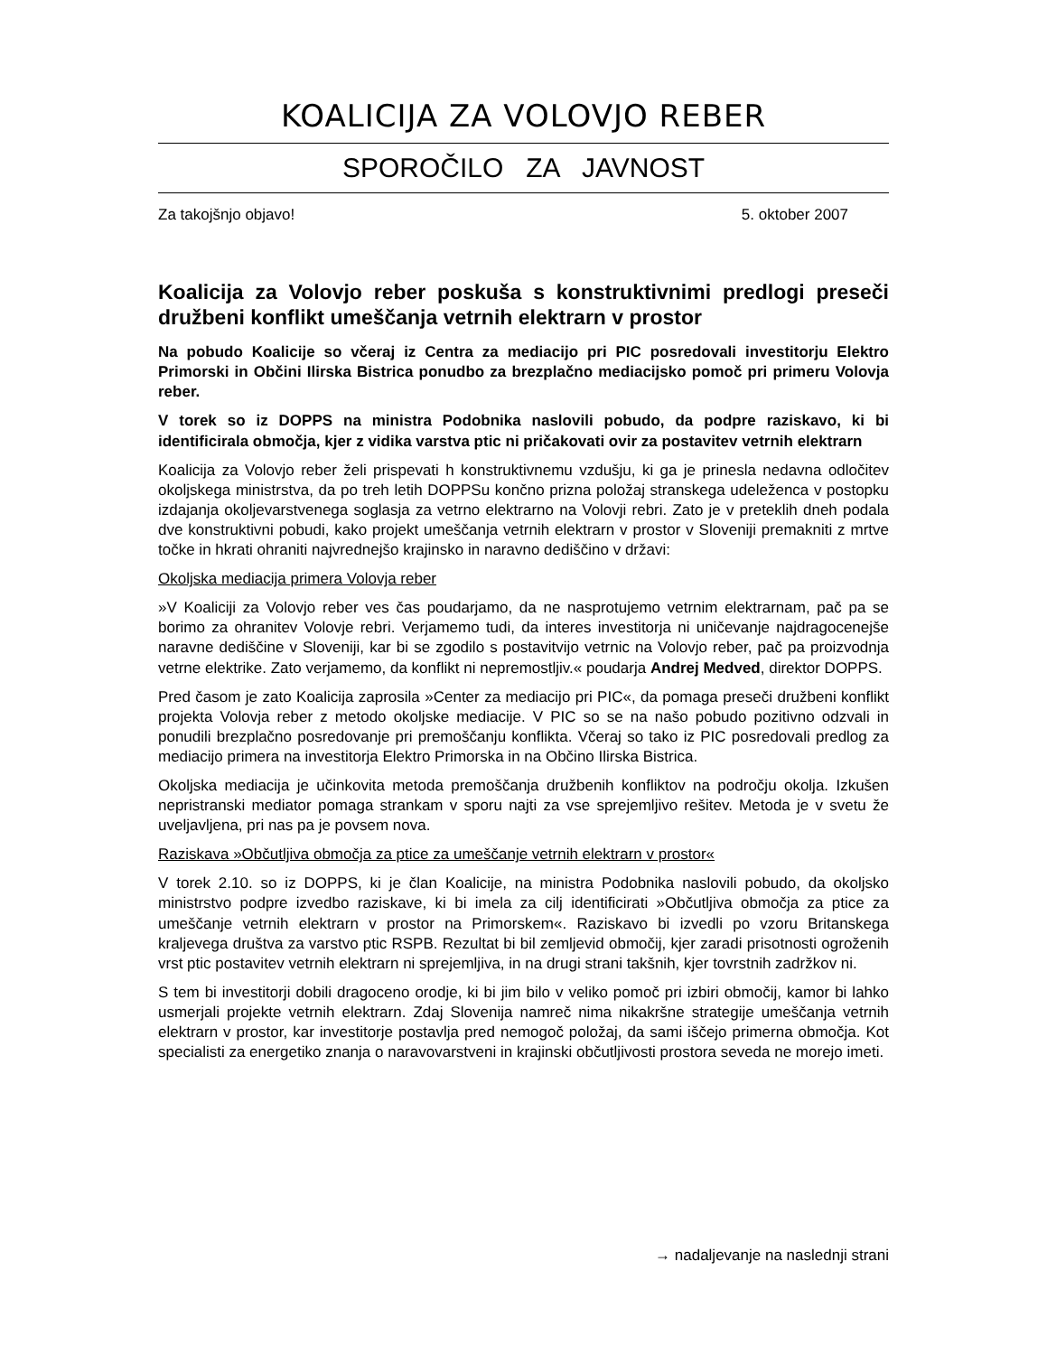KOALICIJA ZA VOLOVJO REBER
SPOROČILO ZA JAVNOST
Za takojšnjo objavo! 5. oktober 2007
Koalicija za Volovjo reber poskuša s konstruktivnimi predlogi preseči družbeni konflikt umeščanja vetrnih elektrarn v prostor
Na pobudo Koalicije so včeraj iz Centra za mediacijo pri PIC posredovali investitorju Elektro Primorski in Občini Ilirska Bistrica ponudbo za brezplačno mediacijsko pomoč pri primeru Volovja reber.
V torek so iz DOPPS na ministra Podobnika naslovili pobudo, da podpre raziskavo, ki bi identificirala območja, kjer z vidika varstva ptic ni pričakovati ovir za postavitev vetrnih elektrarn
Koalicija za Volovjo reber želi prispevati h konstruktivnemu vzdušju, ki ga je prinesla nedavna odločitev okoljskega ministrstva, da po treh letih DOPPSu končno prizna položaj stranskega udeleženca v postopku izdajanja okoljevarstvenega soglasja za vetrno elektrarno na Volovji rebri. Zato je v preteklih dneh podala dve konstruktivni pobudi, kako projekt umeščanja vetrnih elektrarn v prostor v Sloveniji premakniti z mrtve točke in hkrati ohraniti najvrednejšo krajinsko in naravno dediščino v državi:
Okoljska mediacija primera Volovja reber
»V Koaliciji za Volovjo reber ves čas poudarjamo, da ne nasprotujemo vetrnim elektrarnam, pač pa se borimo za ohranitev Volovje rebri. Verjamemo tudi, da interes investitorja ni uničevanje najdragocenejše naravne dediščine v Sloveniji, kar bi se zgodilo s postavitvijo vetrnic na Volovjo reber, pač pa proizvodnja vetrne elektrike. Zato verjamemo, da konflikt ni nepremostljiv.« poudarja Andrej Medved, direktor DOPPS.
Pred časom je zato Koalicija zaprosila »Center za mediacijo pri PIC«, da pomaga preseči družbeni konflikt projekta Volovja reber z metodo okoljske mediacije. V PIC so se na našo pobudo pozitivno odzvali in ponudili brezplačno posredovanje pri premoščanju konflikta. Včeraj so tako iz PIC posredovali predlog za mediacijo primera na investitorja Elektro Primorska in na Občino Ilirska Bistrica.
Okoljska mediacija je učinkovita metoda premoščanja družbenih konfliktov na področju okolja. Izkušen nepristranski mediator pomaga strankam v sporu najti za vse sprejemljivo rešitev. Metoda je v svetu že uveljavljena, pri nas pa je povsem nova.
Raziskava »Občutljiva območja za ptice za umeščanje vetrnih elektrarn v prostor«
V torek 2.10. so iz DOPPS, ki je član Koalicije, na ministra Podobnika naslovili pobudo, da okoljsko ministrstvo podpre izvedbo raziskave, ki bi imela za cilj identificirati »Občutljiva območja za ptice za umeščanje vetrnih elektrarn v prostor na Primorskem«. Raziskavo bi izvedli po vzoru Britanskega kraljevega društva za varstvo ptic RSPB. Rezultat bi bil zemljevid območij, kjer zaradi prisotnosti ogroženih vrst ptic postavitev vetrnih elektrarn ni sprejemljiva, in na drugi strani takšnih, kjer tovrstnih zadržkov ni.
S tem bi investitorji dobili dragoceno orodje, ki bi jim bilo v veliko pomoč pri izbiri območij, kamor bi lahko usmerjali projekte vetrnih elektrarn. Zdaj Slovenija namreč nima nikakršne strategije umeščanja vetrnih elektrarn v prostor, kar investitorje postavlja pred nemogoč položaj, da sami iščejo primerna območja. Kot specialisti za energetiko znanja o naravovarstveni in krajinski občutljivosti prostora seveda ne morejo imeti.
→ nadaljevanje na naslednji strani